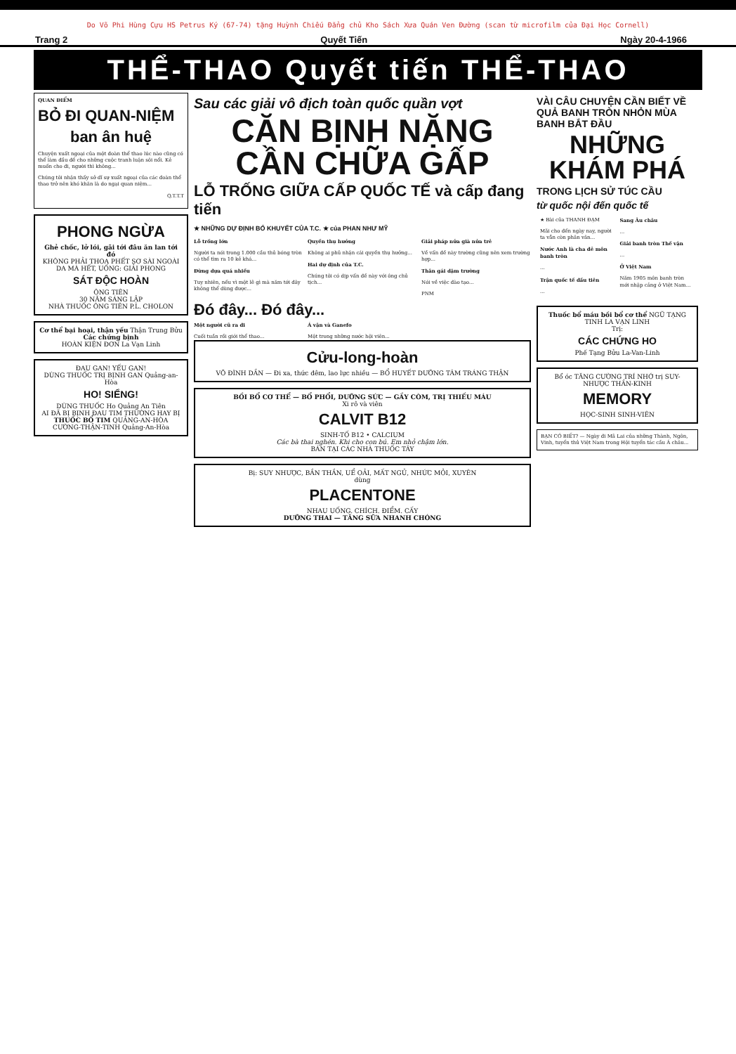Do Võ Phi Hùng Cựu HS Petrus Ký (67-74) tặng Huỳnh Chiếu Đẳng chủ Kho Sách Xưa Quán Ven Đường (scan từ microfilm của Đại Học Cornell)
Trang 2 Quyết Tiến Ngày 20-4-1966
THỂ-THAO Quyết tiến THỂ-THAO
QUAN ĐIỂM
BỎ ĐI QUAN-NIỆM
ban ân huệ
Chuyện xuất ngoại của một đoàn thể thao lúc nào cũng có thể làm đầu đề cho những cuộc tranh luận sôi nổi. Kẻ muốn cho đi, người thì không...
Chúng tôi nhận thấy sở dĩ sự xuất ngoại của các đoàn thể thao trở nên khó khăn là do ngại quan niệm...
Q.T.T.T
PHONG NGỪA
Ghẻ chốc, lở lói, gãi tới đâu ăn lan tới đó
KHÔNG PHẢI THOA PHẾT SƠ SÀI NGOÀI DA MÀ HẾT, UỐNG: GIẢI PHONG
SÁT ĐỘC HOÀN
ÔNG TIÊN
30 NĂM SÁNG LẬP
NHÀ THUỐC ÔNG TIÊN P.L. CHOLON
Cơ thể bại hoại, thận yếu Thận Trung Bửu
Các chứng bịnh
HOÀN KIỆN ĐƠN La Vạn Linh
ĐAU GAN! YẾU GAN!
DÙNG THUỐC TRỊ BỊNH GAN Quảng-an-Hòa
HO! SIỂNG!
DÙNG THUỐC Ho Quảng An Tiên
AI ĐÃ BỊ BỊNH ĐAU TIM THƯỜNG HAY BỊ
THUỐC BỔ TIM QUẢNG-AN-HÒA
CƯỜNG-THẬN-TINH Quảng-An-Hòa
Sau các giải vô địch toàn quốc quần vợt
CĂN BỊNH NẶNG CẦN CHỮA GẤP
LỖ TRỐNG GIỮA CẤP QUỐC TẾ và cấp đang tiến
★ NHỮNG DỰ ĐỊNH BỔ KHUYẾT CỦA T.C. ★ của PHAN NHƯ MỸ
Lỗ trống lớn
Người ta nói trong 1.000 cầu thủ bóng tròn có thể tìm ra 10 kẻ khá...
Đừng dựa quá nhiều
Tuy nhiên, nếu vì một lẽ gì mà năm tới đây không thể dùng được...
Quyền thụ hưởng
Không ai phủ nhận cái quyền thụ hưởng...
Hai dự định của T.C.
Chúng tôi có dịp vấn đề này với ông chủ tịch...
Giải pháp nửa già nửa trẻ
Về vấn đề này trường cũng nên xem trường hợp...
Thân gái dặm trường
Nói về việc đào tạo...
PNM
Đó đây... Đó đây...
Một người cũ ra đi
Cuối tuần rồi giới thể thao...
Á vận và Ganefo
Một trong những nước hội viên...
Cửu-long-hoàn
VÕ ĐÌNH DẦN — Đi xa, thức đêm, lao lực nhiều — BỔ HUYẾT DƯỠNG TÂM TRÁNG THẬN
BỒI BỔ CƠ THỂ — BỔ PHỔI, DƯỠNG SỨC — GẦY CÒM, TRỊ THIẾU MÁU
Xi rô và viên
CALVIT B12
SINH-TỐ B12 • CALCIUM
Các bà thai nghén. Khi cho con bú. Em nhỏ chậm lớn.
BÁN TẠI CÁC NHÀ THUỐC TÂY
Bị: SUY NHƯỢC, BẦN THẦN, UỂ OẢI, MẤT NGỦ, NHỨC MỎI, XUYÊN
dùng
PLACENTONE
NHAU UỐNG. CHÍCH. ĐIỂM. CẤY
DƯỠNG THAI — TĂNG SỮA NHANH CHÓNG
VÀI CÂU CHUYỆN CẦN BIẾT VỀ QUẢ BANH TRÒN NHỎN MÙA BANH BẮT ĐẦU
NHỮNG KHÁM PHÁ
TRONG LỊCH SỬ TÚC CẦU
từ quốc nội đến quốc tế
★ Bài của THANH ĐẠM
Mãi cho đến ngày nay, người ta vẫn còn phân vân...
Nước Anh là cha đẻ môn banh tròn
...
Trận quốc tế đầu tiên
...
Sang Âu châu
...
Giải banh tròn Thế vận
...
Ở Việt Nam
Năm 1905 môn banh tròn mới nhập cảng ở Việt Nam...
Thuốc bổ máu bồi bổ cơ thể NGŨ TẠNG TINH LA VẠN LINH
Trị:
CÁC CHỨNG HO
Phế Tạng Bửu La-Van-Linh
Bổ óc TĂNG CƯỜNG TRÍ NHỚ trị SUY-NHƯỢC THẦN-KINH
MEMORY
HỌC-SINH SINH-VIÊN
BẠN CÓ BIẾT? — Ngày đi Mã Lai của những Thành, Ngôn, Vinh, tuyển thủ Việt Nam trong Hội tuyển tác cầu Á châu...